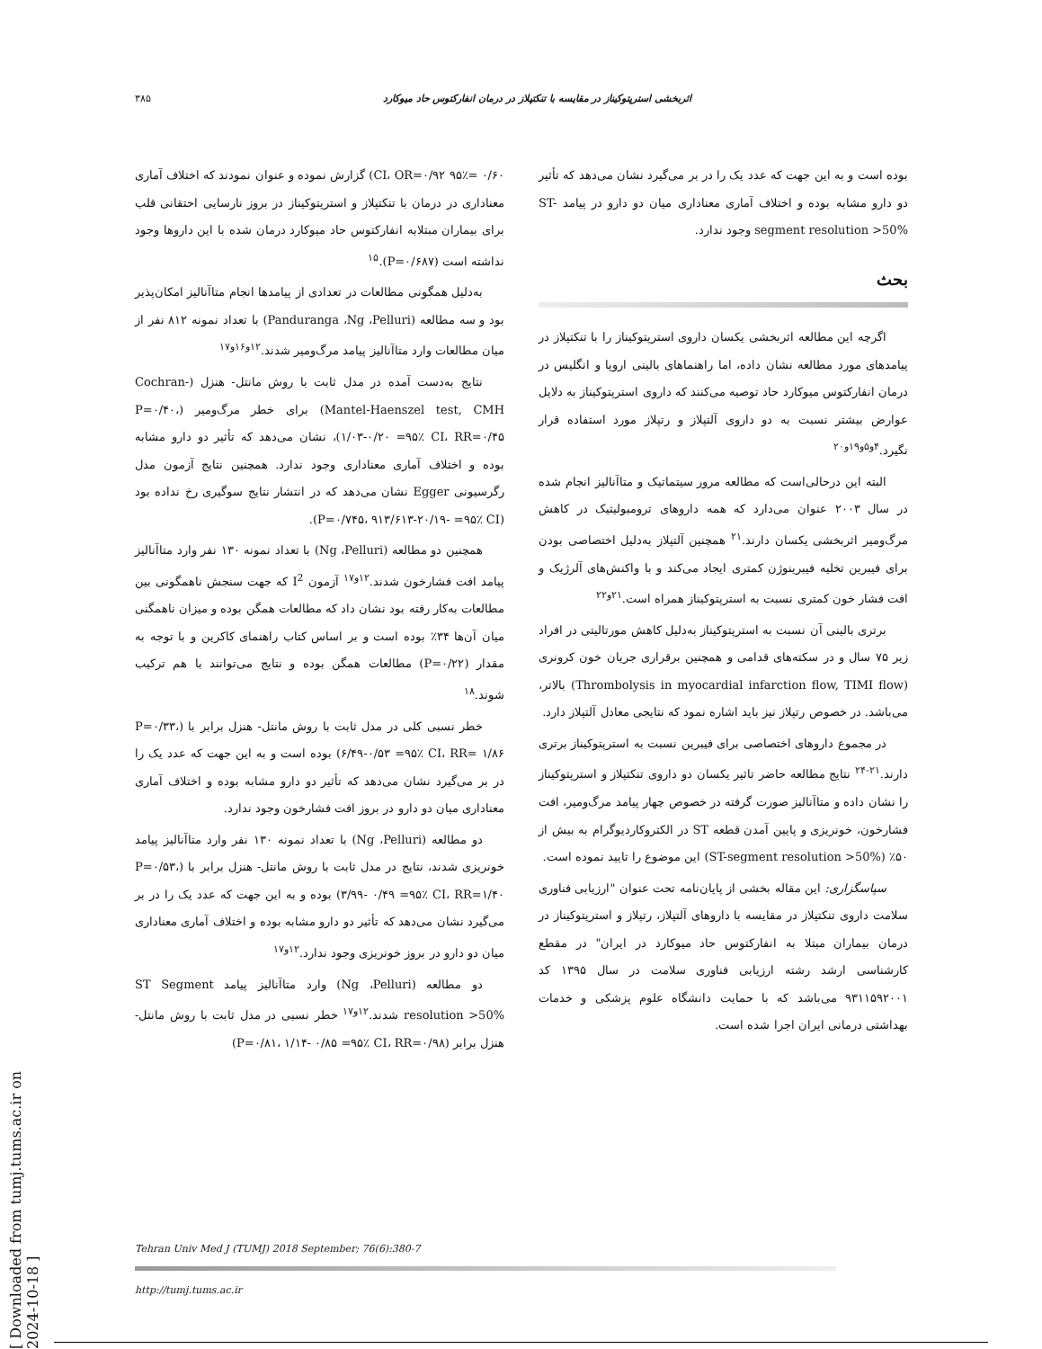۳۸۵ اثربخشی استرپتوکیناز در مقایسه با تنکتپلاز در درمان انفارکتوس حاد میوکارد
۰/۶۰ =۹۵٪ CI، OR=۰/۹۲) گزارش نموده و عنوان نمودند که اختلاف آماری معناداری در درمان با تنکتپلاز و استرپتوکیناز در بروز نارسایی احتقانی قلب برای بیماران مبتلابه انفارکتوس حاد میوکارد درمان شده با این داروها وجود نداشته است (P=۰/۶۸۷).<sup>۱۵</sup>
به‌دلیل همگونی مطالعات در تعدادی از پیامدها انجام متاآنالیز امکان‌پذیر بود و سه مطالعه (Panduranga ،Ng ،Pelluri) با تعداد نمونه ۸۱۲ نفر از میان مطالعات وارد متاآنالیز پیامد مرگ‌ومیر شدند.<sup>۱۲و۱۶و۱۷</sup>
نتایج به‌دست آمده در مدل ثابت با روش مانتل- هنزل (Cochran-Mantel-Haenszel test, CMH) برای خطر مرگ‌ومیر (P=۰/۴۰، ۱/۰۳-۰/۲۰ =۹۵٪ CI، RR=۰/۴۵)، نشان می‌دهد که تأثیر دو دارو مشابه بوده و اختلاف آماری معناداری وجود ندارد. همچنین نتایج آزمون مدل رگرسیونی Egger نشان می‌دهد که در انتشار نتایج سوگیری رخ نداده بود (P=۰/۷۴۵، ۹۱۳/۶۱۳-۲۰/۱۹- =۹۵٪ CI).
همچنین دو مطالعه (Ng ،Pelluri) با تعداد نمونه ۱۳۰ نفر وارد متاآنالیز پیامد افت فشارخون شدند.<sup>۱۲و۱۷</sup> آزمون I<sup>2</sup> که جهت سنجش ناهمگونی بین مطالعات به‌کار رفته بود نشان داد که مطالعات همگن بوده و میزان ناهمگنی میان آن‌ها ۳۴٪ بوده است و بر اساس کتاب راهنمای کاکرین و با توجه به مقدار (P=۰/۲۲) مطالعات همگن بوده و نتایج می‌توانند با هم ترکیب شوند.<sup>۱۸</sup>
خطر نسبی کلی در مدل ثابت با روش مانتل- هنزل برابر با (P=۰/۳۳، ۶/۴۹-۰/۵۳ =۹۵٪ CI، RR= ۱/۸۶) بوده است و به این جهت که عدد یک را در بر می‌گیرد نشان می‌دهد که تأثیر دو دارو مشابه بوده و اختلاف آماری معناداری میان دو دارو در بروز افت فشارخون وجود ندارد.
دو مطالعه (Ng ،Pelluri) با تعداد نمونه ۱۳۰ نفر وارد متاآنالیز پیامد خونریزی شدند، نتایج در مدل ثابت با روش مانتل- هنزل برابر با (P=۰/۵۳، ۳/۹۹- ۰/۴۹ =۹۵٪ CI، RR=۱/۴۰) بوده و به این جهت که عدد یک را در بر می‌گیرد نشان می‌دهد که تأثیر دو دارو مشابه بوده و اختلاف آماری معناداری میان دو دارو در بروز خونریزی وجود ندارد.<sup>۱۲و۱۷</sup>
دو مطالعه (Ng ،Pelluri) وارد متاآنالیز پیامد ST Segment resolution >50% شدند.<sup>۱۲و۱۷</sup> خطر نسبی در مدل ثابت با روش مانتل- هنزل برابر (P=۰/۸۱، ۱/۱۴- ۰/۸۵ =۹۵٪ CI، RR=۰/۹۸)
بوده است و به این جهت که عدد یک را در بر می‌گیرد نشان می‌دهد که تأثیر دو دارو مشابه بوده و اختلاف آماری معناداری میان دو دارو در پیامد ST-segment resolution >50% وجود ندارد.
بحث
اگرچه این مطالعه اثربخشی یکسان داروی استرپتوکیناز را با تنکتپلاز در پیامدهای مورد مطالعه نشان داده، اما راهنماهای بالینی اروپا و انگلیس در درمان انفارکتوس میوکارد حاد توصیه می‌کنند که داروی استرپتوکیناز به دلایل عوارض بیشتر نسبت به دو داروی آلتپلاز و رتپلاز مورد استفاده قرار نگیرد.<sup>۴و۵و۱۹و۲۰</sup>
البته این درحالی‌است که مطالعه مرور سیتماتیک و متاآنالیز انجام شده در سال ۲۰۰۳ عنوان می‌دارد که همه داروهای ترومبولیتیک در کاهش مرگ‌ومیر اثربخشی یکسان دارند.<sup>۲۱</sup> همچنین آلتپلاز به‌دلیل اختصاصی بودن برای فیبرین تخلیه فیبرینوژن کمتری ایجاد می‌کند و با واکنش‌های آلرژیک و افت فشار خون کمتری نسبت به استرپتوکیناز همراه است.<sup>۲۱و۲۲</sup>
برتری بالینی آن نسبت به استرپتوکیناز به‌دلیل کاهش مورتالیتی در افراد زیر ۷۵ سال و در سکته‌های قدامی و همچنین برقراری جریان خون کرونری (Thrombolysis in myocardial infarction flow, TIMI flow) بالاتر، می‌باشد. در خصوص رتپلاز نیز باید اشاره نمود که نتایجی معادل آلتپلاز دارد.
در مجموع داروهای اختصاصی برای فیبرین نسبت به استرپتوکیناز برتری دارند.<sup>۲۱-۲۴</sup> نتایج مطالعه حاضر تاثیر یکسان دو داروی تنکتپلاز و استرپتوکیناز را نشان داده و متاآنالیز صورت گرفته در خصوص چهار پیامد مرگ‌ومیر، افت فشارخون، خونریزی و پایین آمدن قطعه ST در الکتروکاردیوگرام به بیش از ۵۰٪ (ST-segment resolution >50%) این موضوع را تایید نموده است.
سپاسگزاری: این مقاله بخشی از پایان‌نامه تحت عنوان "ارزیابی فناوری سلامت داروی تنکتپلاز در مقایسه با داروهای آلتپلاز، رتپلاز و استرپتوکیناز در درمان بیماران مبتلا به انفارکتوس حاد میوکارد در ایران" در مقطع کارشناسی ارشد رشته ارزیابی فناوری سلامت در سال ۱۳۹۵ کد ۹۳۱۱۵۹۲۰۰۱ می‌باشد که با حمایت دانشگاه علوم پزشکی و خدمات بهداشتی درمانی ایران اجرا شده است.
Tehran Univ Med J (TUMJ) 2018 September; 76(6):380-7
http://tumj.tums.ac.ir
[ Downloaded from tumj.tums.ac.ir on 2024-10-18 ]